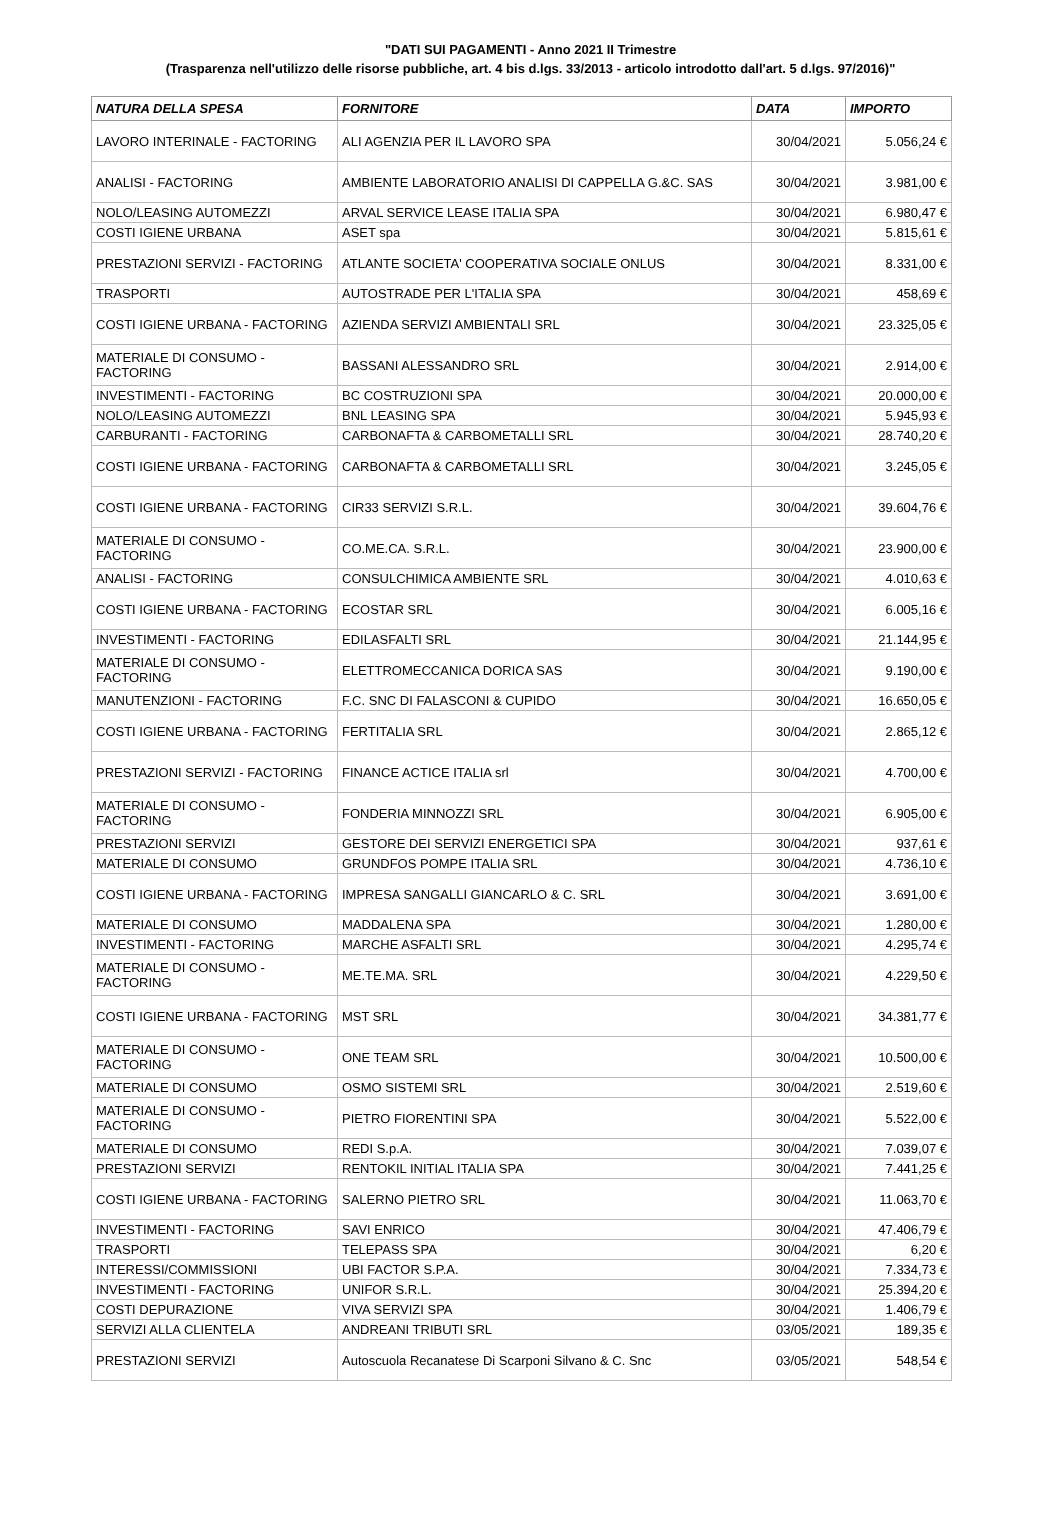"DATI SUI PAGAMENTI - Anno 2021 II Trimestre
(Trasparenza nell'utilizzo delle risorse pubbliche, art. 4 bis d.lgs. 33/2013 - articolo introdotto dall'art. 5 d.lgs. 97/2016)"
| NATURA DELLA SPESA | FORNITORE | DATA | IMPORTO |
| --- | --- | --- | --- |
| LAVORO INTERINALE - FACTORING | ALI AGENZIA PER IL LAVORO SPA | 30/04/2021 | 5.056,24 € |
| ANALISI - FACTORING | AMBIENTE LABORATORIO ANALISI DI CAPPELLA G.&C. SAS | 30/04/2021 | 3.981,00 € |
| NOLO/LEASING AUTOMEZZI | ARVAL SERVICE LEASE ITALIA SPA | 30/04/2021 | 6.980,47 € |
| COSTI IGIENE URBANA | ASET spa | 30/04/2021 | 5.815,61 € |
| PRESTAZIONI SERVIZI - FACTORING | ATLANTE SOCIETA' COOPERATIVA SOCIALE ONLUS | 30/04/2021 | 8.331,00 € |
| TRASPORTI | AUTOSTRADE PER L'ITALIA SPA | 30/04/2021 | 458,69 € |
| COSTI IGIENE URBANA - FACTORING | AZIENDA SERVIZI AMBIENTALI SRL | 30/04/2021 | 23.325,05 € |
| MATERIALE DI CONSUMO - FACTORING | BASSANI ALESSANDRO SRL | 30/04/2021 | 2.914,00 € |
| INVESTIMENTI - FACTORING | BC COSTRUZIONI SPA | 30/04/2021 | 20.000,00 € |
| NOLO/LEASING AUTOMEZZI | BNL LEASING SPA | 30/04/2021 | 5.945,93 € |
| CARBURANTI - FACTORING | CARBONAFTA & CARBOMETALLI SRL | 30/04/2021 | 28.740,20 € |
| COSTI IGIENE URBANA - FACTORING | CARBONAFTA & CARBOMETALLI SRL | 30/04/2021 | 3.245,05 € |
| COSTI IGIENE URBANA - FACTORING | CIR33 SERVIZI S.R.L. | 30/04/2021 | 39.604,76 € |
| MATERIALE DI CONSUMO - FACTORING | CO.ME.CA. S.R.L. | 30/04/2021 | 23.900,00 € |
| ANALISI - FACTORING | CONSULCHIMICA AMBIENTE SRL | 30/04/2021 | 4.010,63 € |
| COSTI IGIENE URBANA - FACTORING | ECOSTAR SRL | 30/04/2021 | 6.005,16 € |
| INVESTIMENTI - FACTORING | EDILASFALTI SRL | 30/04/2021 | 21.144,95 € |
| MATERIALE DI CONSUMO - FACTORING | ELETTROMECCANICA DORICA SAS | 30/04/2021 | 9.190,00 € |
| MANUTENZIONI - FACTORING | F.C. SNC DI FALASCONI & CUPIDO | 30/04/2021 | 16.650,05 € |
| COSTI IGIENE URBANA - FACTORING | FERTITALIA SRL | 30/04/2021 | 2.865,12 € |
| PRESTAZIONI SERVIZI - FACTORING | FINANCE ACTICE ITALIA srl | 30/04/2021 | 4.700,00 € |
| MATERIALE DI CONSUMO - FACTORING | FONDERIA MINNOZZI SRL | 30/04/2021 | 6.905,00 € |
| PRESTAZIONI SERVIZI | GESTORE DEI SERVIZI ENERGETICI SPA | 30/04/2021 | 937,61 € |
| MATERIALE DI CONSUMO | GRUNDFOS POMPE ITALIA SRL | 30/04/2021 | 4.736,10 € |
| COSTI IGIENE URBANA - FACTORING | IMPRESA SANGALLI GIANCARLO & C. SRL | 30/04/2021 | 3.691,00 € |
| MATERIALE DI CONSUMO | MADDALENA SPA | 30/04/2021 | 1.280,00 € |
| INVESTIMENTI - FACTORING | MARCHE ASFALTI SRL | 30/04/2021 | 4.295,74 € |
| MATERIALE DI CONSUMO - FACTORING | ME.TE.MA. SRL | 30/04/2021 | 4.229,50 € |
| COSTI IGIENE URBANA - FACTORING | MST SRL | 30/04/2021 | 34.381,77 € |
| MATERIALE DI CONSUMO - FACTORING | ONE TEAM SRL | 30/04/2021 | 10.500,00 € |
| MATERIALE DI CONSUMO | OSMO SISTEMI SRL | 30/04/2021 | 2.519,60 € |
| MATERIALE DI CONSUMO - FACTORING | PIETRO FIORENTINI SPA | 30/04/2021 | 5.522,00 € |
| MATERIALE DI CONSUMO | REDI S.p.A. | 30/04/2021 | 7.039,07 € |
| PRESTAZIONI SERVIZI | RENTOKIL INITIAL ITALIA SPA | 30/04/2021 | 7.441,25 € |
| COSTI IGIENE URBANA - FACTORING | SALERNO PIETRO SRL | 30/04/2021 | 11.063,70 € |
| INVESTIMENTI - FACTORING | SAVI ENRICO | 30/04/2021 | 47.406,79 € |
| TRASPORTI | TELEPASS SPA | 30/04/2021 | 6,20 € |
| INTERESSI/COMMISSIONI | UBI FACTOR S.P.A. | 30/04/2021 | 7.334,73 € |
| INVESTIMENTI - FACTORING | UNIFOR S.R.L. | 30/04/2021 | 25.394,20 € |
| COSTI DEPURAZIONE | VIVA SERVIZI SPA | 30/04/2021 | 1.406,79 € |
| SERVIZI ALLA CLIENTELA | ANDREANI TRIBUTI SRL | 03/05/2021 | 189,35 € |
| PRESTAZIONI SERVIZI | Autoscuola Recanatese Di Scarponi Silvano & C. Snc | 03/05/2021 | 548,54 € |